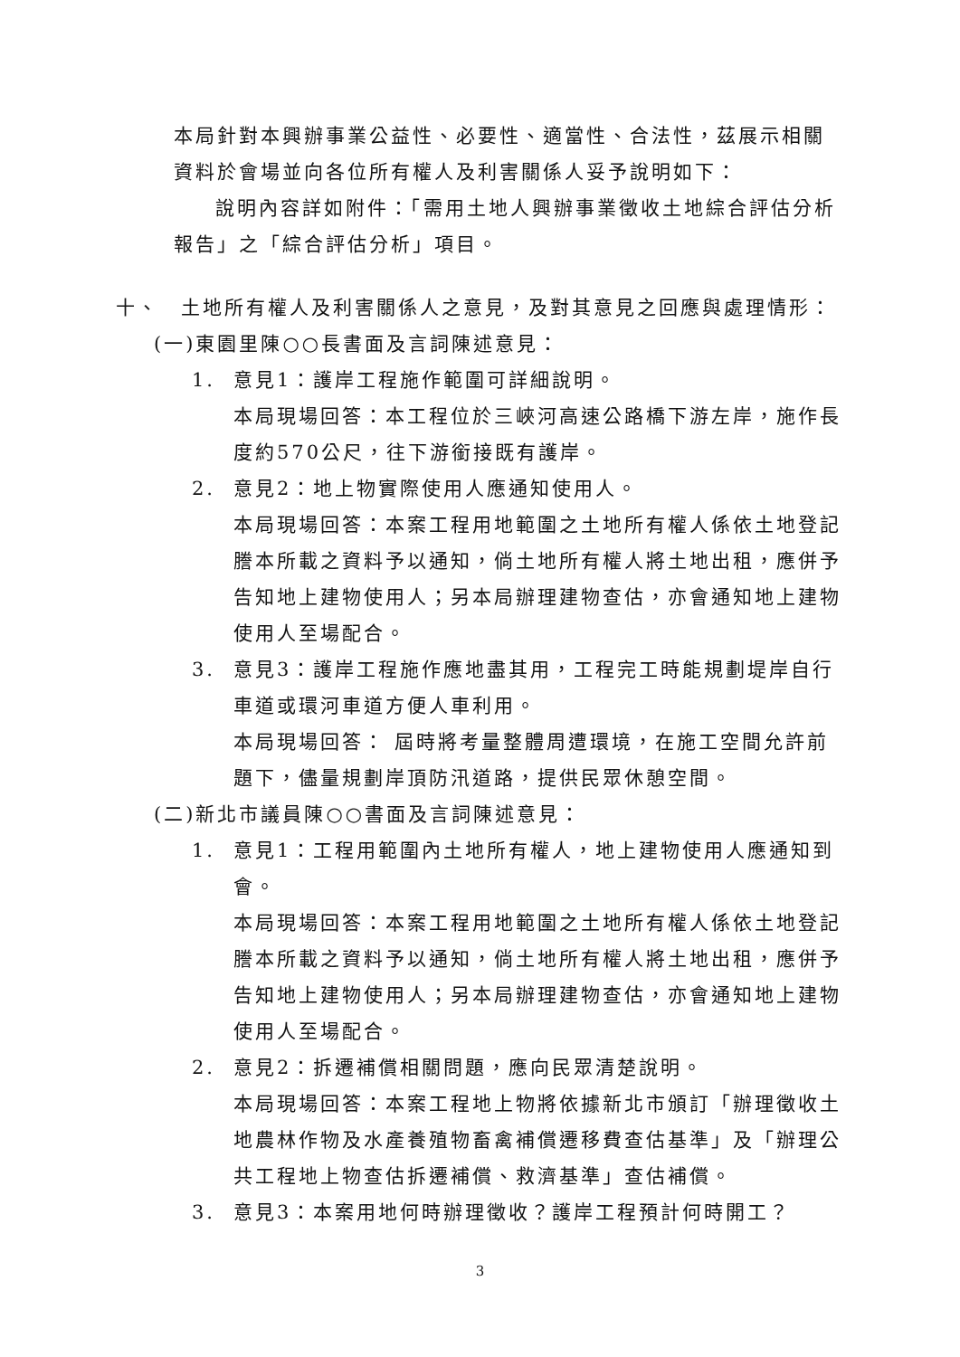本局針對本興辦事業公益性、必要性、適當性、合法性，茲展示相關資料於會場並向各位所有權人及利害關係人妥予說明如下：
說明內容詳如附件：「需用土地人興辦事業徵收土地綜合評估分析報告」之「綜合評估分析」項目。
十、　土地所有權人及利害關係人之意見，及對其意見之回應與處理情形：
(一)東園里陳○○長書面及言詞陳述意見：
1. 意見1：護岸工程施作範圍可詳細說明。
本局現場回答：本工程位於三峽河高速公路橋下游左岸，施作長度約570公尺，往下游銜接既有護岸。
2. 意見2：地上物實際使用人應通知使用人。
本局現場回答：本案工程用地範圍之土地所有權人係依土地登記謄本所載之資料予以通知，倘土地所有權人將土地出租，應併予告知地上建物使用人；另本局辦理建物查估，亦會通知地上建物使用人至場配合。
3. 意見3：護岸工程施作應地盡其用，工程完工時能規劃堤岸自行車道或環河車道方便人車利用。
本局現場回答： 屆時將考量整體周遭環境，在施工空間允許前題下，儘量規劃岸頂防汛道路，提供民眾休憩空間。
(二)新北市議員陳○○書面及言詞陳述意見：
1. 意見1：工程用範圍內土地所有權人，地上建物使用人應通知到會。
本局現場回答：本案工程用地範圍之土地所有權人係依土地登記謄本所載之資料予以通知，倘土地所有權人將土地出租，應併予告知地上建物使用人；另本局辦理建物查估，亦會通知地上建物使用人至場配合。
2. 意見2：拆遷補償相關問題，應向民眾清楚說明。
本局現場回答：本案工程地上物將依據新北市頒訂「辦理徵收土地農林作物及水產養殖物畜禽補償遷移費查估基準」及「辦理公共工程地上物查估拆遷補償、救濟基準」查估補償。
3. 意見3：本案用地何時辦理徵收？護岸工程預計何時開工？
3